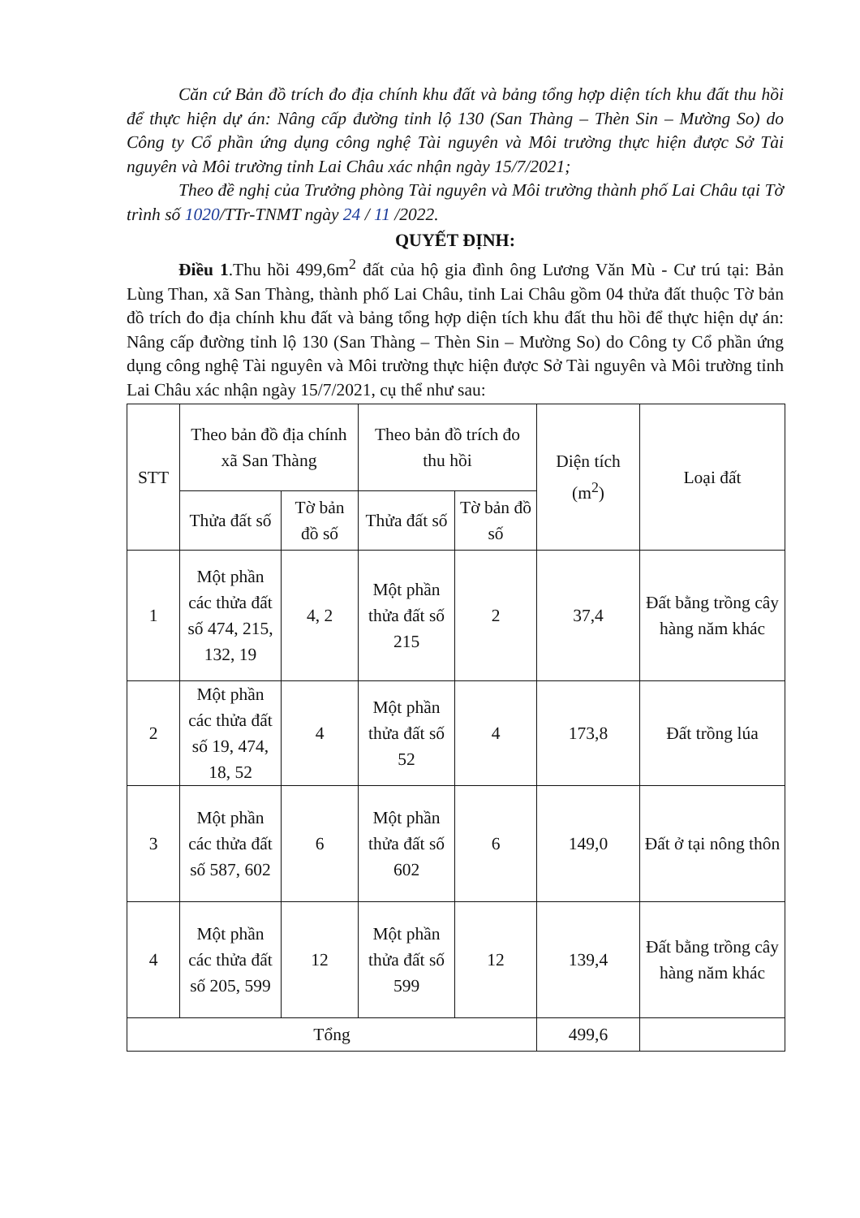Căn cứ Bản đồ trích đo địa chính khu đất và bảng tổng hợp diện tích khu đất thu hồi để thực hiện dự án: Nâng cấp đường tỉnh lộ 130 (San Thàng – Thèn Sin – Mường So) do Công ty Cổ phần ứng dụng công nghệ Tài nguyên và Môi trường thực hiện được Sở Tài nguyên và Môi trường tỉnh Lai Châu xác nhận ngày 15/7/2021;
Theo đề nghị của Trưởng phòng Tài nguyên và Môi trường thành phố Lai Châu tại Tờ trình số 1020/TTr-TNMT ngày 24 / 11 /2022.
QUYẾT ĐỊNH:
Điều 1.Thu hồi 499,6m<sup>2</sup> đất của hộ gia đình ông Lương Văn Mù - Cư trú tại: Bản Lùng Than, xã San Thàng, thành phố Lai Châu, tỉnh Lai Châu gồm 04 thửa đất thuộc Tờ bản đồ trích đo địa chính khu đất và bảng tổng hợp diện tích khu đất thu hồi để thực hiện dự án: Nâng cấp đường tỉnh lộ 130 (San Thàng – Thèn Sin – Mường So) do Công ty Cổ phần ứng dụng công nghệ Tài nguyên và Môi trường thực hiện được Sở Tài nguyên và Môi trường tỉnh Lai Châu xác nhận ngày 15/7/2021, cụ thể như sau:
| STT | Theo bản đồ địa chính xã San Thàng | | Theo bản đồ trích đo thu hồi | | Diện tích (m<sup>2</sup>) | Loại đất |
| --- | --- | --- | --- | --- | --- | --- |
| | Thửa đất số | Tờ bản đồ số | Thửa đất số | Tờ bản đồ số | | |
| 1 | Một phần các thửa đất số 474, 215, 132, 19 | 4, 2 | Một phần thửa đất số 215 | 2 | 37,4 | Đất bằng trồng cây hàng năm khác |
| 2 | Một phần các thửa đất số 19, 474, 18, 52 | 4 | Một phần thửa đất số 52 | 4 | 173,8 | Đất trồng lúa |
| 3 | Một phần các thửa đất số 587, 602 | 6 | Một phần thửa đất số 602 | 6 | 149,0 | Đất ở tại nông thôn |
| 4 | Một phần các thửa đất số 205, 599 | 12 | Một phần thửa đất số 599 | 12 | 139,4 | Đất bằng trồng cây hàng năm khác |
| Tổng | | | | | 499,6 | |